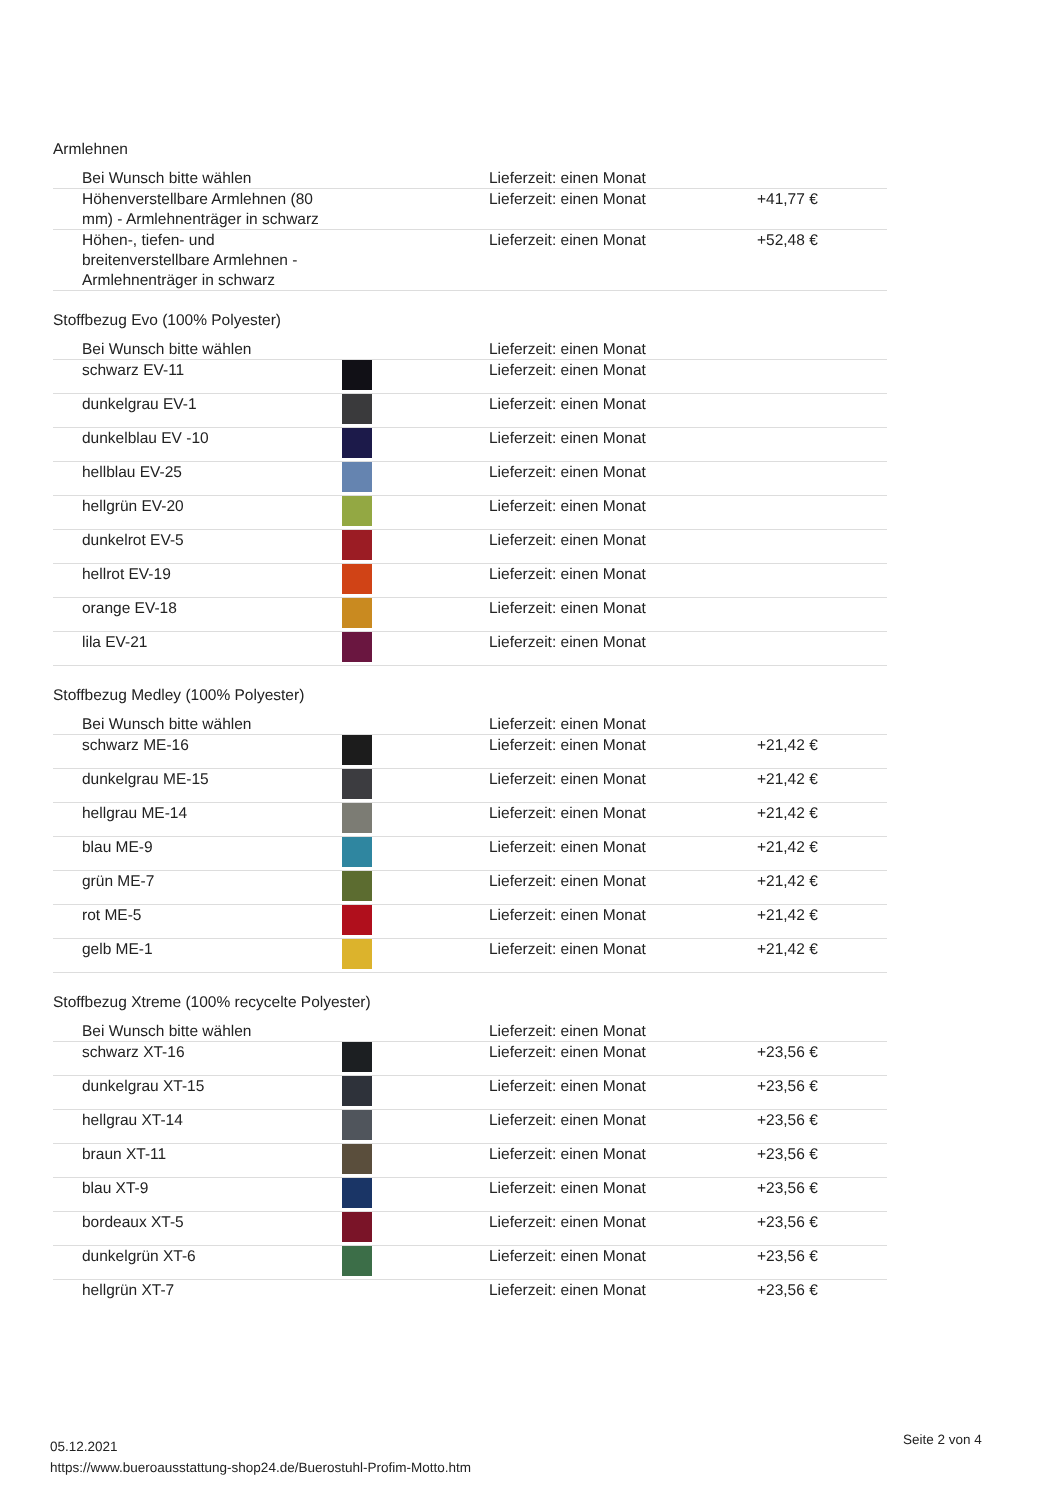Armlehnen
| Bei Wunsch bitte wählen | | Lieferzeit: einen Monat | |
| Höhenverstellbare Armlehnen (80 mm) - Armlehnenträger in schwarz | | Lieferzeit: einen Monat | +41,77 € |
| Höhen-, tiefen- und breitenverstellbare Armlehnen - Armlehnenträger in schwarz | | Lieferzeit: einen Monat | +52,48 € |
Stoffbezug Evo (100% Polyester)
| Bei Wunsch bitte wählen | | Lieferzeit: einen Monat | |
| schwarz EV-11 | | Lieferzeit: einen Monat | |
| dunkelgrau EV-1 | | Lieferzeit: einen Monat | |
| dunkelblau EV -10 | | Lieferzeit: einen Monat | |
| hellblau EV-25 | | Lieferzeit: einen Monat | |
| hellgrün EV-20 | | Lieferzeit: einen Monat | |
| dunkelrot EV-5 | | Lieferzeit: einen Monat | |
| hellrot EV-19 | | Lieferzeit: einen Monat | |
| orange EV-18 | | Lieferzeit: einen Monat | |
| lila EV-21 | | Lieferzeit: einen Monat | |
Stoffbezug Medley (100% Polyester)
| Bei Wunsch bitte wählen | | Lieferzeit: einen Monat | |
| schwarz ME-16 | | Lieferzeit: einen Monat | +21,42 € |
| dunkelgrau ME-15 | | Lieferzeit: einen Monat | +21,42 € |
| hellgrau ME-14 | | Lieferzeit: einen Monat | +21,42 € |
| blau ME-9 | | Lieferzeit: einen Monat | +21,42 € |
| grün ME-7 | | Lieferzeit: einen Monat | +21,42 € |
| rot ME-5 | | Lieferzeit: einen Monat | +21,42 € |
| gelb ME-1 | | Lieferzeit: einen Monat | +21,42 € |
Stoffbezug Xtreme (100% recycelte Polyester)
| Bei Wunsch bitte wählen | | Lieferzeit: einen Monat | |
| schwarz XT-16 | | Lieferzeit: einen Monat | +23,56 € |
| dunkelgrau XT-15 | | Lieferzeit: einen Monat | +23,56 € |
| hellgrau XT-14 | | Lieferzeit: einen Monat | +23,56 € |
| braun XT-11 | | Lieferzeit: einen Monat | +23,56 € |
| blau XT-9 | | Lieferzeit: einen Monat | +23,56 € |
| bordeaux XT-5 | | Lieferzeit: einen Monat | +23,56 € |
| dunkelgrün XT-6 | | Lieferzeit: einen Monat | +23,56 € |
| hellgrün XT-7 | | Lieferzeit: einen Monat | +23,56 € |
05.12.2021
https://www.bueroausstattung-shop24.de/Buerostuhl-Profim-Motto.htm
Seite 2 von 4